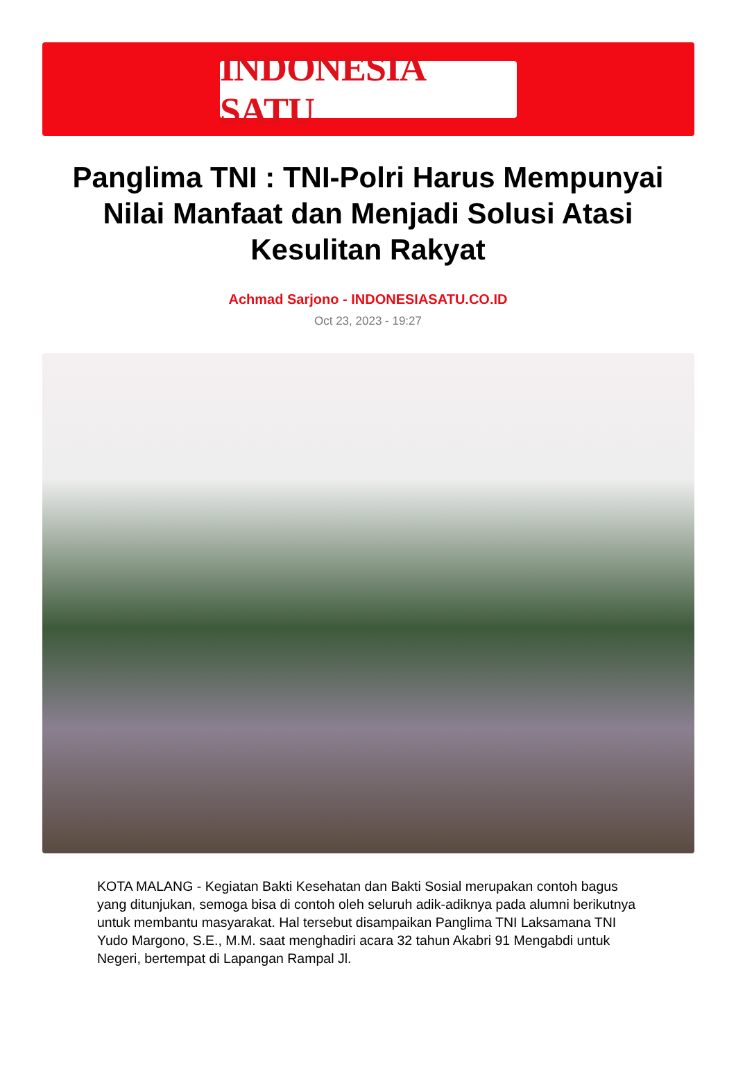INDONESIA SATU
Panglima TNI : TNI-Polri Harus Mempunyai Nilai Manfaat dan Menjadi Solusi Atasi Kesulitan Rakyat
Achmad Sarjono - INDONESIASATU.CO.ID
Oct 23, 2023 - 19:27
KOTA MALANG - Kegiatan Bakti Kesehatan dan Bakti Sosial merupakan contoh bagus yang ditunjukan, semoga bisa di contoh oleh seluruh adik-adiknya pada alumni berikutnya untuk membantu masyarakat. Hal tersebut disampaikan Panglima TNI Laksamana TNI Yudo Margono, S.E., M.M. saat menghadiri acara 32 tahun Akabri 91 Mengabdi untuk Negeri, bertempat di Lapangan Rampal Jl.